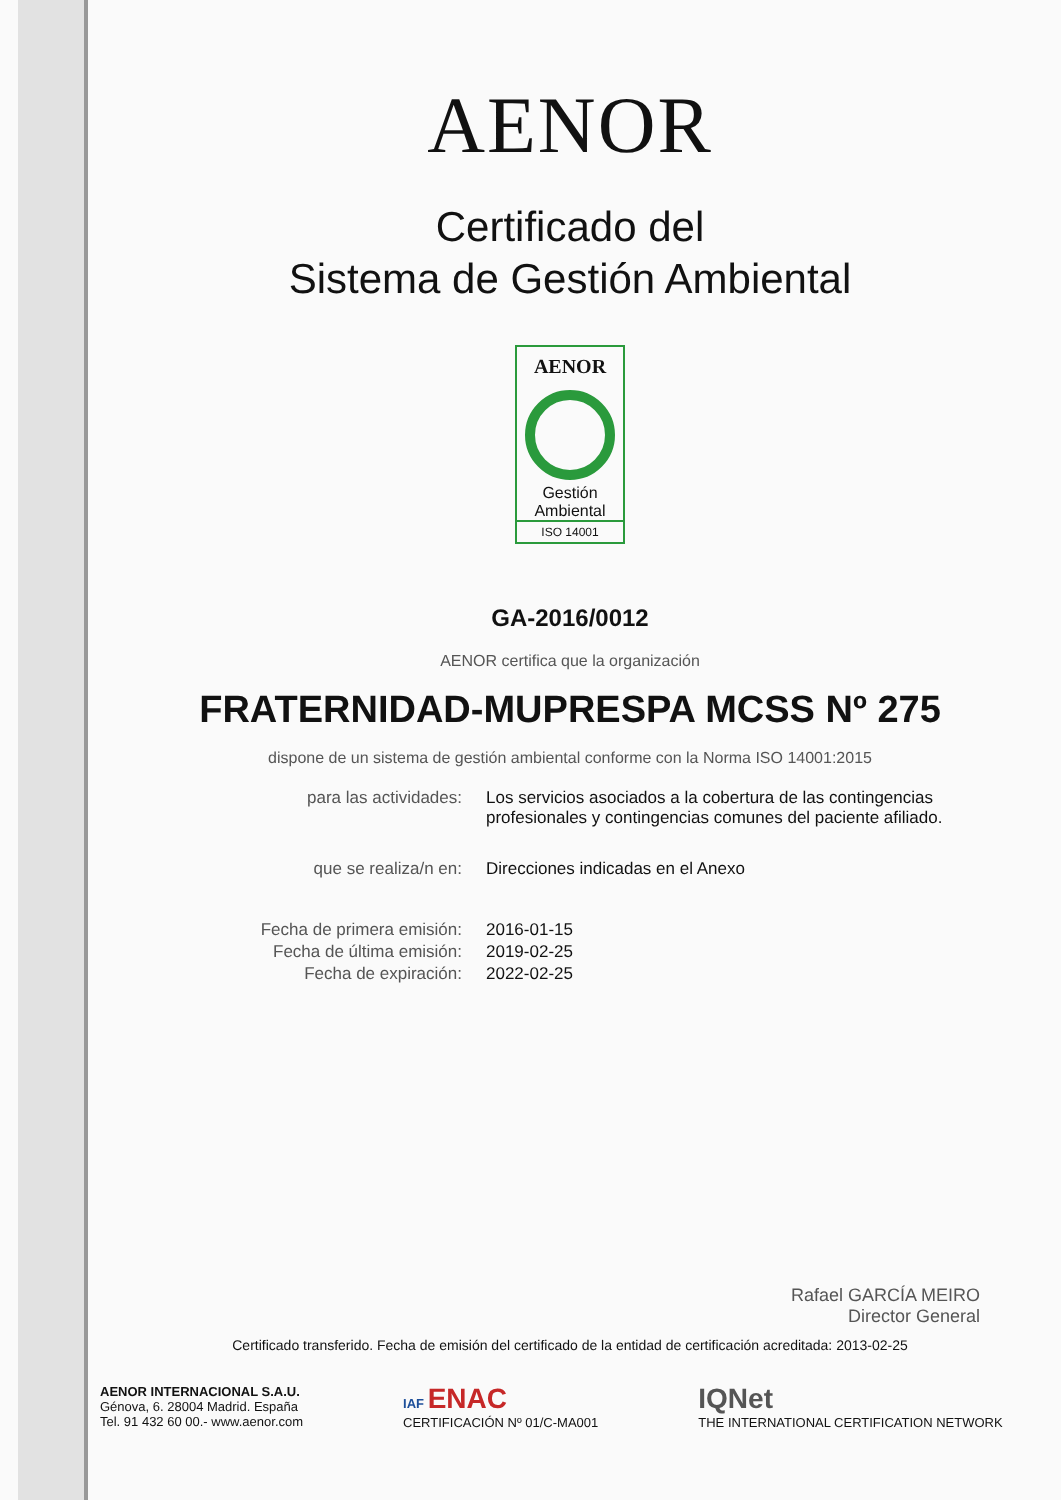AENOR
Certificado del
Sistema de Gestión Ambiental
AENOR
Gestión
Ambiental
ISO 14001
GA-2016/0012
AENOR certifica que la organización
FRATERNIDAD-MUPRESPA MCSS Nº 275
dispone de un sistema de gestión ambiental conforme con la Norma ISO 14001:2015
| para las actividades: | Los servicios asociados a la cobertura de las contingencias profesionales y contingencias comunes del paciente afiliado. |
| que se realiza/n en: | Direcciones indicadas en el Anexo |
| Fecha de primera emisión: | 2016-01-15 |
| Fecha de última emisión: | 2019-02-25 |
| Fecha de expiración: | 2022-02-25 |
Rafael GARCÍA MEIRO
Director General
Certificado transferido. Fecha de emisión del certificado de la entidad de certificación acreditada: 2013-02-25
AENOR INTERNACIONAL S.A.U.
Génova, 6. 28004 Madrid. España
Tel. 91 432 60 00.- www.aenor.com
IAF ENAC
CERTIFICACIÓN Nº 01/C-MA001
IQNet
THE INTERNATIONAL CERTIFICATION NETWORK